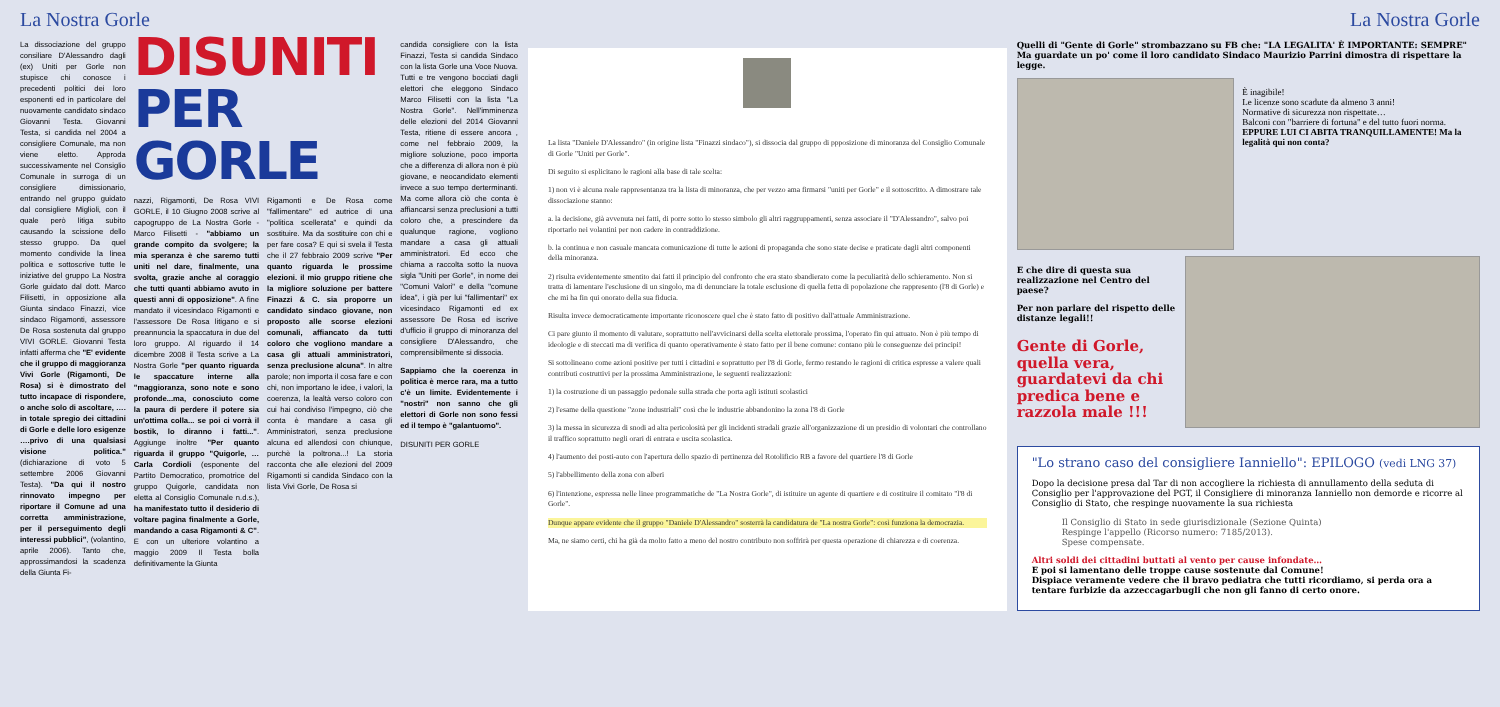La Nostra Gorle
La dissociazione del gruppo consiliare D'Alessandro dagli (ex) Uniti per Gorle non stupisce chi conosce i precedenti politici dei loro esponenti ed in particolare del nuovamente candidato sindaco Giovanni Testa. Giovanni Testa, si candida nel 2004 a consigliere Comunale, ma non viene eletto. Approda successivamente nel Consiglio Comunale in surroga di un consigliere dimissionario, entrando nel gruppo guidato dal consigliere Miglioli, con il quale però litiga subito causando la scissione dello stesso gruppo. Da quel momento condivide la linea politica e sottoscrive tutte le iniziative del gruppo La Nostra Gorle guidato dal dott. Marco Filisetti, in opposizione alla Giunta sindaco Finazzi, vice sindaco Rigamonti, assessore De Rosa sostenuta dal gruppo VIVI GORLE. Giovanni Testa infatti afferma che "E' evidente che il gruppo di maggioranza Vivi Gorle (Rigamonti, De Rosa) si è dimostrato del tutto incapace di rispondere, o anche solo di ascoltare, …. in totale spregio dei cittadini di Gorle e delle loro esigenze ….privo di una qualsiasi visione politica." (dichiarazione di voto 5 settembre 2006 Giovanni Testa). "Da qui il nostro rinnovato impegno per riportare il Comune ad una corretta amministrazione, per il perseguimento degli interessi pubblici", (volantino, aprile 2006). Tanto che, approssimandosi la scadenza della Giunta Fi-
DISUNITI
PER GORLE
nazzi, Rigamonti, De Rosa VIVI GORLE, il 10 Giugno 2008 scrive al capogruppo de La Nostra Gorle - Marco Filisetti - "abbiamo un grande compito da svolgere; la mia speranza è che saremo tutti uniti nel dare, finalmente, una svolta, grazie anche al coraggio che tutti quanti abbiamo avuto in questi anni di opposizione". A fine mandato il vicesindaco Rigamonti e l'assessore De Rosa litigano e si preannuncia la spaccatura in due del loro gruppo. Al riguardo il 14 dicembre 2008 il Testa scrive a La Nostra Gorle "per quanto riguarda le spaccature interne alla "maggioranza, sono note e sono profonde...ma, conosciuto come la paura di perdere il potere sia un'ottima colla... se poi ci vorrà il bostik, lo diranno i fatti...". Aggiunge inoltre "Per quanto riguarda il gruppo "Quigorle, … Carla Cordioli (esponente del Partito Democratico, promotrice del gruppo Quigorle, candidata non eletta al Consiglio Comunale n.d.s.), ha manifestato tutto il desiderio di voltare pagina finalmente a Gorle, mandando a casa Rigamonti & C". E con un ulteriore volantino a maggio 2009 Il Testa bolla definitivamente la Giunta
Rigamonti e De Rosa come "fallimentare" ed autrice di una "politica scellerata" e quindi da sostituire. Ma da sostituire con chi e per fare cosa? E qui si svela il Testa che il 27 febbraio 2009 scrive "Per quanto riguarda le prossime elezioni. il mio gruppo ritiene che la migliore soluzione per battere Finazzi & C. sia proporre un candidato sindaco giovane, non proposto alle scorse elezioni comunali, affiancato da tutti coloro che vogliono mandare a casa gli attuali amministratori, senza preclusione alcuna". In altre parole; non importa il cosa fare e con chi, non importano le idee, i valori, la coerenza, la lealtà verso coloro con cui hai condiviso l'impegno, ciò che conta è mandare a casa gli Amministratori, senza preclusione alcuna ed allendosi con chiunque, purchè la poltrona...! La storia racconta che alle elezioni del 2009 Rigamonti si candida Sindaco con la lista Vivi Gorle, De Rosa si
candida consigliere con la lista Finazzi, Testa si candida Sindaco con la lista Gorle una Voce Nuova. Tutti e tre vengono bocciati dagli elettori che eleggono Sindaco Marco Filisetti con la lista "La Nostra Gorle". Nell'imminenza delle elezioni del 2014 Giovanni Testa, ritiene di essere ancora , come nel febbraio 2009, la migliore soluzione, poco importa che a differenza di allora non è più giovane, e neocandidato elementi invece a suo tempo derterminanti. Ma come allora ciò che conta è affiancarsi senza preclusioni a tutti coloro che, a prescindere da qualunque ragione, vogliono mandare a casa gli attuali amministratori. Ed ecco che chiama a raccolta sotto la nuova sigla "Uniti per Gorle", in nome dei "Comuni Valori" e della "comune idea", i già per lui "fallimentari" ex vicesindaco Rigamonti ed ex assessore De Rosa ed iscrive d'ufficio il gruppo di minoranza del consigliere D'Alessandro, che comprensibilmente si dissocia.
Sappiamo che la coerenza in politica è merce rara, ma a tutto c'è un limite. Evidentemente i "nostri" non sanno che gli elettori di Gorle non sono fessi ed il tempo è "galantuomo".
DISUNITI PER GORLE
La lista "Daniele D'Alessandro" (in origine lista "Finazzi sindaco"), si dissocia dal gruppo di ppposizione di minoranza del Consiglio Comunale di Gorle "Uniti per Gorle".
Di seguito si esplicitano le ragioni alla base di tale scelta:
1) non vi è alcuna reale rappresentanza tra la lista di minoranza, che per vezzo ama firmarsi "uniti per Gorle" e il sottoscritto. A dimostrare tale dissociazione stanno:
a. la decisione, già avvenuta nei fatti, di porre sotto lo stesso simbolo gli altri raggruppamenti, senza associare il "D'Alessandro", salvo poi riportarlo nei volantini per non cadere in contraddizione.
b. la continua e non casuale mancata comunicazione di tutte le azioni di propaganda che sono state decise e praticate dagli altri componenti della minoranza.
2) risulta evidentemente smentito dai fatti il principio del confronto che era stato sbandierato come la peculiarità dello schieramento. Non si tratta di lamentare l'esclusione di un singolo, ma di denunciare la totale esclusione di quella fetta di popolazione che rappresento (l'8 di Gorle) e che mi ha fin qui onorato della sua fiducia.
Risulta invece democraticamente importante riconoscere quel che è stato fatto di positivo dall'attuale Amministrazione.
Ci pare giunto il momento di valutare, soprattutto nell'avvicinarsi della scelta elettorale prossima, l'operato fin qui attuato. Non è più tempo di ideologie e di steccati ma di verifica di quanto operativamente è stato fatto per il bene comune: contano più le conseguenze dei principi!
Si sottolineano come azioni positive per tutti i cittadini e soprattutto per l'8 di Gorle, fermo restando le ragioni di critica espresse a valere quali contributi costruttivi per la prossima Amministrazione, le seguenti realizzazioni:
1) la costruzione di un passaggio pedonale sulla strada che porta agli istituti scolastici
2) l'esame della questione "zone industriali" così che le industrie abbandonino la zona l'8 di Gorle
3) la messa in sicurezza di snodi ad alta pericolosità per gli incidenti stradali grazie all'organizzazione di un presidio di volontari che controllano il traffico soprattutto negli orari di entrata e uscita scolastica.
4) l'aumento dei posti-auto con l'apertura dello spazio di pertinenza del Rotolificio RB a favore del quartiere l'8 di Gorle
5) l'abbellimento della zona con alberi
6) l'intenzione, espressa nelle linee programmatiche de "La Nostra Gorle", di istituire un agente di quartiere e di costituire il comitato "l'8 di Gorle".
Dunque appare evidente che il gruppo "Daniele D'Alessandro" sosterrà la candidatura de "La nostra Gorle": così funziona la democrazia.
Ma, ne siamo certi, chi ha già da molto fatto a meno del nostro contributo non soffrirà per questa operazione di chiarezza e di coerenza.
La Nostra Gorle
Quelli di "Gente di Gorle" strombazzano su FB che: "LA LEGALITA' È IMPORTANTE: SEMPRE"
Ma guardate un po' come il loro candidato Sindaco Maurizio Parrini dimostra di rispettare la legge.
È inagibile!
Le licenze sono scadute da almeno 3 anni!
Normative di sicurezza non rispettate…
Balconi con "barriere di fortuna" e del tutto fuori norma.
EPPURE LUI CI ABITA TRANQUILLAMENTE! Ma la legalità qui non conta?
E che dire di questa sua realizzazione nel Centro del paese?
Per non parlare del rispetto delle distanze legali!!
Gente di Gorle, quella vera, guardatevi da chi predica bene e razzola male !!!
"Lo strano caso del consigliere Ianniello": EPILOGO (vedi LNG 37)
Dopo la decisione presa dal Tar di non accogliere la richiesta di annullamento della seduta di Consiglio per l'approvazione del PGT, il Consigliere di minoranza Ianniello non demorde e ricorre al Consiglio di Stato, che respinge nuovamente la sua richiesta
Il Consiglio di Stato in sede giurisdizionale (Sezione Quinta)
Respinge l'appello (Ricorso numero: 7185/2013).
Spese compensate.
Altri soldi dei cittadini buttati al vento per cause infondate…
E poi si lamentano delle troppe cause sostenute dal Comune!
Dispiace veramente vedere che il bravo pediatra che tutti ricordiamo, si perda ora a tentare furbizie da azzeccagarbugli che non gli fanno di certo onore.